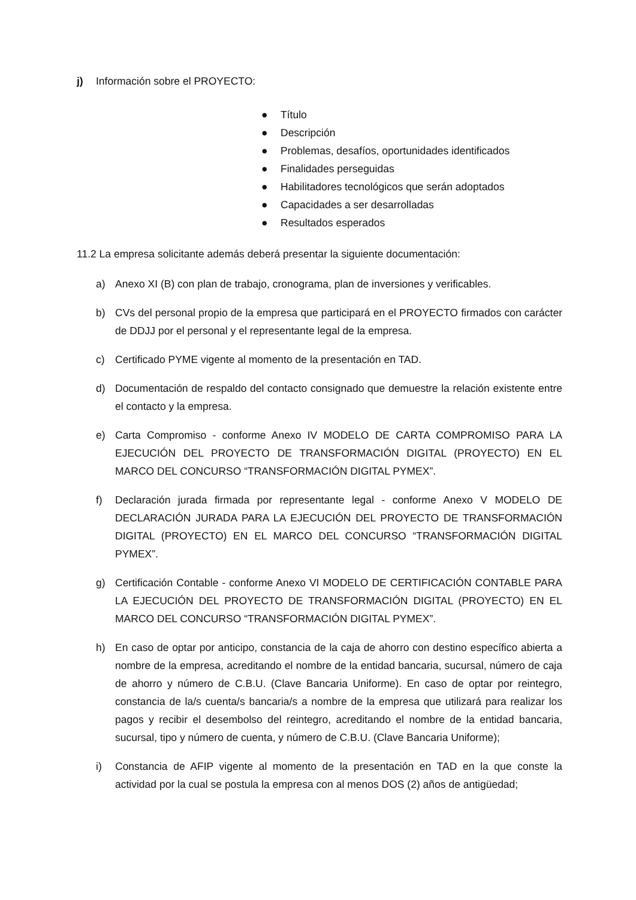j) Información sobre el PROYECTO:
● Título
● Descripción
● Problemas, desafíos, oportunidades identificados
● Finalidades perseguidas
● Habilitadores tecnológicos que serán adoptados
● Capacidades a ser desarrolladas
● Resultados esperados
11.2 La empresa solicitante además deberá presentar la siguiente documentación:
a) Anexo XI (B) con plan de trabajo, cronograma, plan de inversiones y verificables.
b) CVs del personal propio de la empresa que participará en el PROYECTO firmados con carácter de DDJJ por el personal y el representante legal de la empresa.
c) Certificado PYME vigente al momento de la presentación en TAD.
d) Documentación de respaldo del contacto consignado que demuestre la relación existente entre el contacto y la empresa.
e) Carta Compromiso - conforme Anexo IV MODELO DE CARTA COMPROMISO PARA LA EJECUCIÓN DEL PROYECTO DE TRANSFORMACIÓN DIGITAL (PROYECTO) EN EL MARCO DEL CONCURSO “TRANSFORMACIÓN DIGITAL PYMEX”.
f) Declaración jurada firmada por representante legal - conforme Anexo V MODELO DE DECLARACIÓN JURADA PARA LA EJECUCIÓN DEL PROYECTO DE TRANSFORMACIÓN DIGITAL (PROYECTO) EN EL MARCO DEL CONCURSO “TRANSFORMACIÓN DIGITAL PYMEX”.
g) Certificación Contable - conforme Anexo VI MODELO DE CERTIFICACIÓN CONTABLE PARA LA EJECUCIÓN DEL PROYECTO DE TRANSFORMACIÓN DIGITAL (PROYECTO) EN EL MARCO DEL CONCURSO “TRANSFORMACIÓN DIGITAL PYMEX”.
h) En caso de optar por anticipo, constancia de la caja de ahorro con destino específico abierta a nombre de la empresa, acreditando el nombre de la entidad bancaria, sucursal, número de caja de ahorro y número de C.B.U. (Clave Bancaria Uniforme). En caso de optar por reintegro, constancia de la/s cuenta/s bancaria/s a nombre de la empresa que utilizará para realizar los pagos y recibir el desembolso del reintegro, acreditando el nombre de la entidad bancaria, sucursal, tipo y número de cuenta, y número de C.B.U. (Clave Bancaria Uniforme);
i) Constancia de AFIP vigente al momento de la presentación en TAD en la que conste la actividad por la cual se postula la empresa con al menos DOS (2) años de antigüedad;